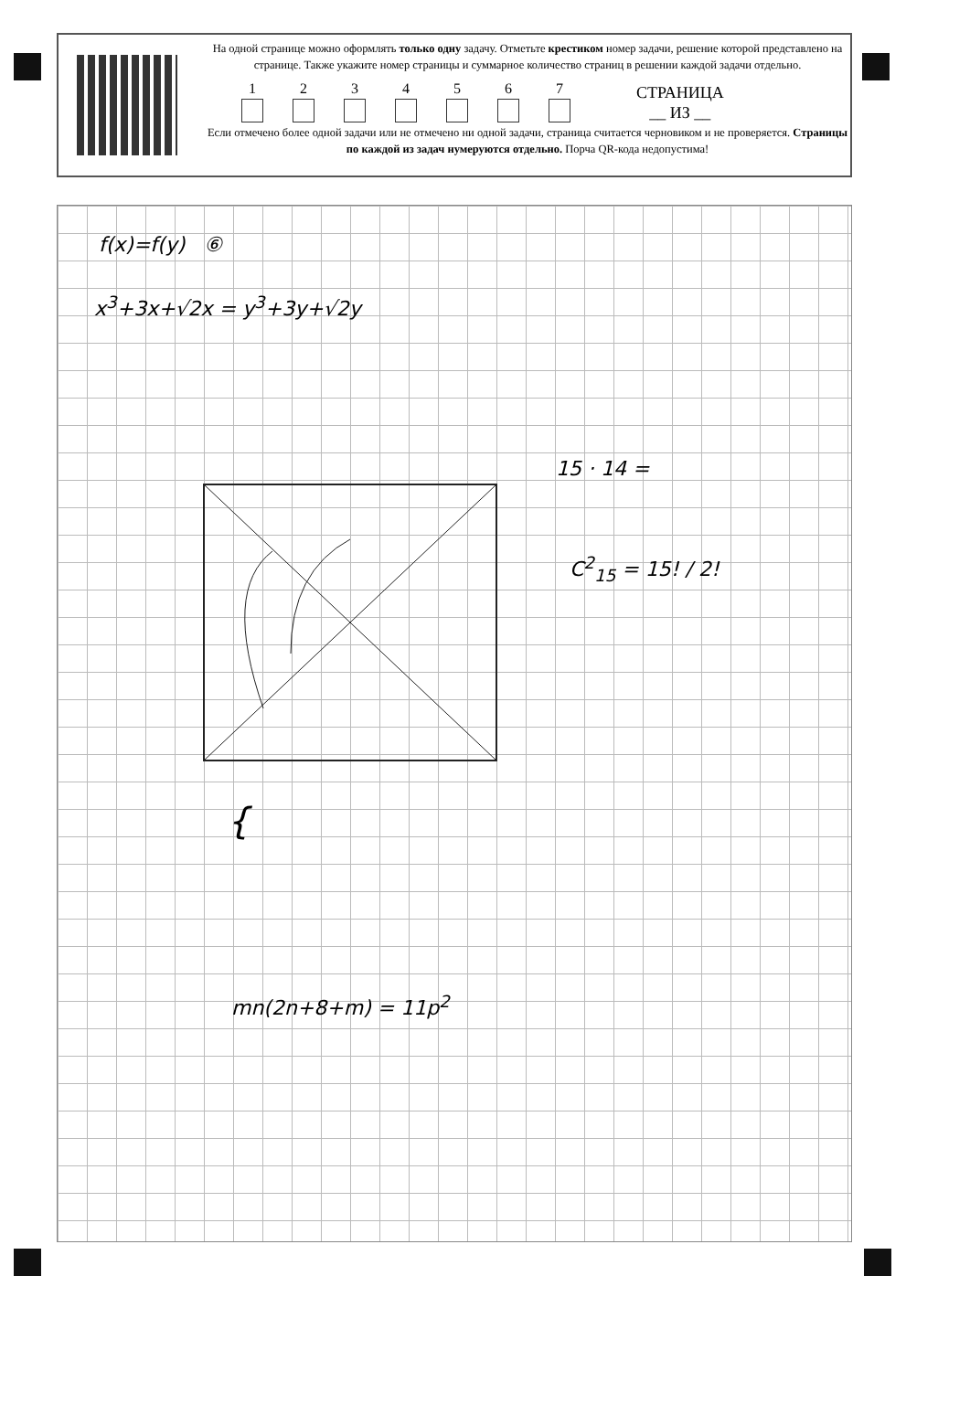На одной странице можно оформлять только одну задачу. Отметьте крестиком номер задачи, решение которой представлено на странице. Также укажите номер страницы и суммарное количество страниц в решении каждой задачи отдельно.
1
2
3
4
5
6
7
СТРАНИЦА
__ ИЗ __
Если отмечено более одной задачи или не отмечено ни одной задачи, страница считается черновиком и не проверяется. Страницы по каждой из задач нумеруются отдельно. Порча QR-кода недопустима!
f(x)=f(y) ⑥
x<sup>3</sup>+3x+√2x = y<sup>3</sup>+3y+√2y
15 · 14 =
C<sup>2</sup><sub>15</sub> = 15! / 2!
{
mn(2n+8+m) = 11p<sup>2</sup>